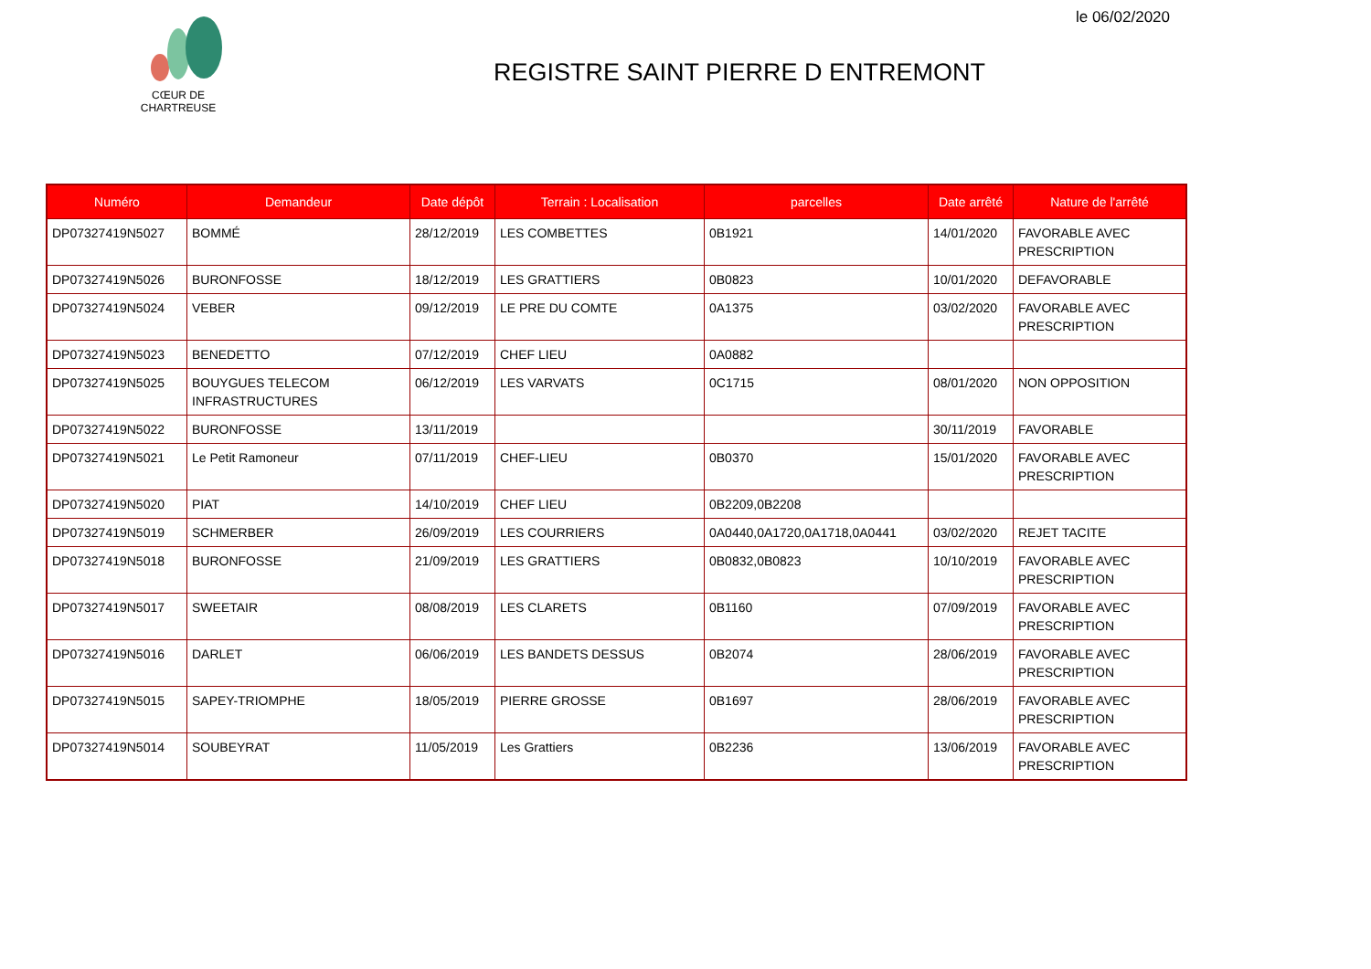le 06/02/2020
CŒUR DE CHARTREUSE
REGISTRE SAINT PIERRE D ENTREMONT
| Numéro | Demandeur | Date dépôt | Terrain : Localisation | parcelles | Date arrêté | Nature de l'arrêté |
| --- | --- | --- | --- | --- | --- | --- |
| DP07327419N5027 | BOMMÉ | 28/12/2019 | LES COMBETTES | 0B1921 | 14/01/2020 | FAVORABLE AVEC PRESCRIPTION |
| DP07327419N5026 | BURONFOSSE | 18/12/2019 | LES GRATTIERS | 0B0823 | 10/01/2020 | DEFAVORABLE |
| DP07327419N5024 | VEBER | 09/12/2019 | LE PRE DU COMTE | 0A1375 | 03/02/2020 | FAVORABLE AVEC PRESCRIPTION |
| DP07327419N5023 | BENEDETTO | 07/12/2019 | CHEF LIEU | 0A0882 | | |
| DP07327419N5025 | BOUYGUES TELECOM INFRASTRUCTURES | 06/12/2019 | LES VARVATS | 0C1715 | 08/01/2020 | NON OPPOSITION |
| DP07327419N5022 | BURONFOSSE | 13/11/2019 | | | 30/11/2019 | FAVORABLE |
| DP07327419N5021 | Le Petit Ramoneur | 07/11/2019 | CHEF-LIEU | 0B0370 | 15/01/2020 | FAVORABLE AVEC PRESCRIPTION |
| DP07327419N5020 | PIAT | 14/10/2019 | CHEF LIEU | 0B2209,0B2208 | | |
| DP07327419N5019 | SCHMERBER | 26/09/2019 | LES COURRIERS | 0A0440,0A1720,0A1718,0A0441 | 03/02/2020 | REJET TACITE |
| DP07327419N5018 | BURONFOSSE | 21/09/2019 | LES GRATTIERS | 0B0832,0B0823 | 10/10/2019 | FAVORABLE AVEC PRESCRIPTION |
| DP07327419N5017 | SWEETAIR | 08/08/2019 | LES CLARETS | 0B1160 | 07/09/2019 | FAVORABLE AVEC PRESCRIPTION |
| DP07327419N5016 | DARLET | 06/06/2019 | LES BANDETS DESSUS | 0B2074 | 28/06/2019 | FAVORABLE AVEC PRESCRIPTION |
| DP07327419N5015 | SAPEY-TRIOMPHE | 18/05/2019 | PIERRE GROSSE | 0B1697 | 28/06/2019 | FAVORABLE AVEC PRESCRIPTION |
| DP07327419N5014 | SOUBEYRAT | 11/05/2019 | Les Grattiers | 0B2236 | 13/06/2019 | FAVORABLE AVEC PRESCRIPTION |